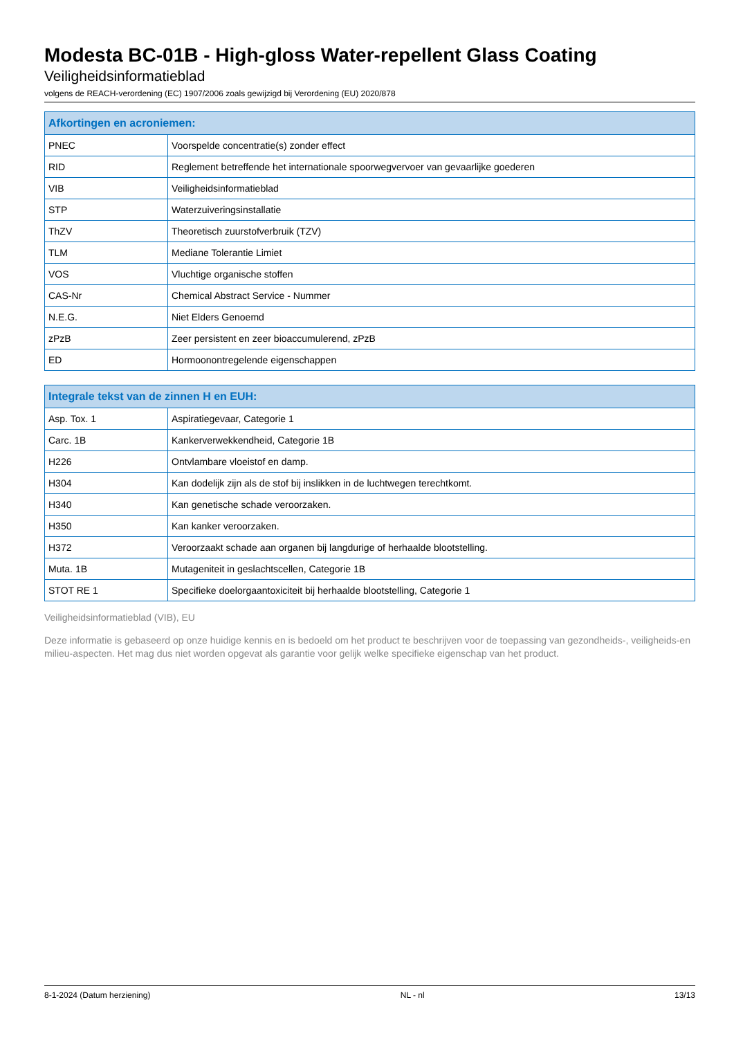Modesta BC-01B - High-gloss Water-repellent Glass Coating
Veiligheidsinformatieblad
volgens de REACH-verordening (EC) 1907/2006 zoals gewijzigd bij Verordening (EU) 2020/878
| Afkortingen en acroniemen: | |
| --- | --- |
| PNEC | Voorspelde concentratie(s) zonder effect |
| RID | Reglement betreffende het internationale spoorwegvervoer van gevaarlijke goederen |
| VIB | Veiligheidsinformatieblad |
| STP | Waterzuiveringsinstallatie |
| ThZV | Theoretisch zuurstofverbruik (TZV) |
| TLM | Mediane Tolerantie Limiet |
| VOS | Vluchtige organische stoffen |
| CAS-Nr | Chemical Abstract Service - Nummer |
| N.E.G. | Niet Elders Genoemd |
| zPzB | Zeer persistent en zeer bioaccumulerend, zPzB |
| ED | Hormoonontregelende eigenschappen |
| Integrale tekst van de zinnen H en EUH: | |
| --- | --- |
| Asp. Tox. 1 | Aspiratiegevaar, Categorie 1 |
| Carc. 1B | Kankerverwekkendheid, Categorie 1B |
| H226 | Ontvlambare vloeistof en damp. |
| H304 | Kan dodelijk zijn als de stof bij inslikken in de luchtwegen terechtkomt. |
| H340 | Kan genetische schade veroorzaken. |
| H350 | Kan kanker veroorzaken. |
| H372 | Veroorzaakt schade aan organen bij langdurige of herhaalde blootstelling. |
| Muta. 1B | Mutageniteit in geslachtscellen, Categorie 1B |
| STOT RE 1 | Specifieke doelorgaantoxiciteit bij herhaalde blootstelling, Categorie 1 |
Veiligheidsinformatieblad (VIB), EU
Deze informatie is gebaseerd op onze huidige kennis en is bedoeld om het product te beschrijven voor de toepassing van gezondheids-, veiligheids-en milieu-aspecten. Het mag dus niet worden opgevat als garantie voor gelijk welke specifieke eigenschap van het product.
8-1-2024 (Datum herziening) NL - nl 13/13